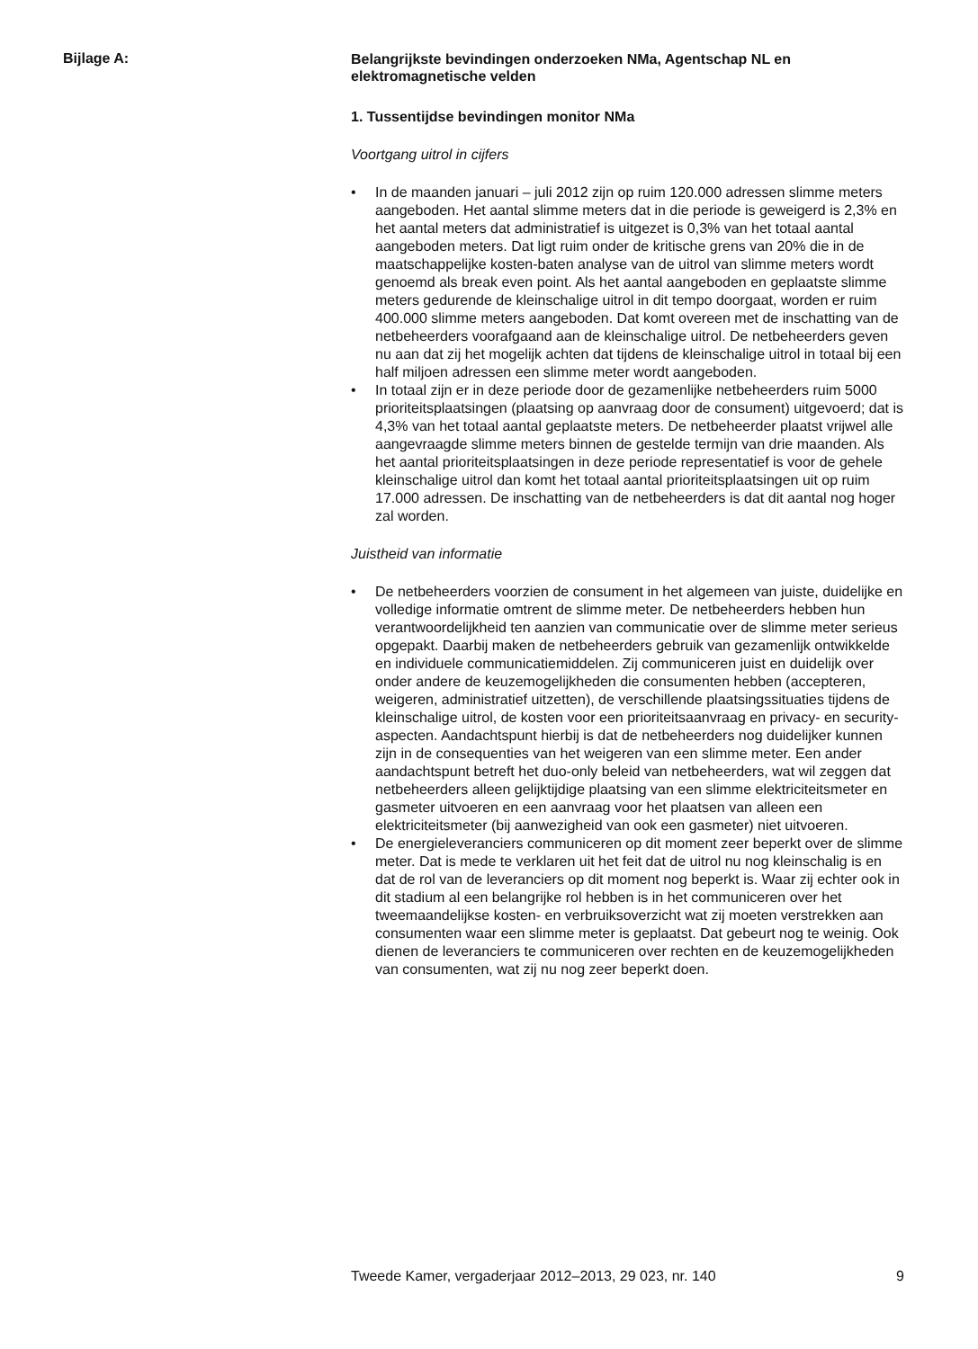Bijlage A:
Belangrijkste bevindingen onderzoeken NMa, Agentschap NL en elektromagnetische velden
1. Tussentijdse bevindingen monitor NMa
Voortgang uitrol in cijfers
• In de maanden januari – juli 2012 zijn op ruim 120.000 adressen slimme meters aangeboden. Het aantal slimme meters dat in die periode is geweigerd is 2,3% en het aantal meters dat administratief is uitgezet is 0,3% van het totaal aantal aangeboden meters. Dat ligt ruim onder de kritische grens van 20% die in de maatschappelijke kosten-baten analyse van de uitrol van slimme meters wordt genoemd als break even point. Als het aantal aangeboden en geplaatste slimme meters gedurende de kleinschalige uitrol in dit tempo doorgaat, worden er ruim 400.000 slimme meters aangeboden. Dat komt overeen met de inschatting van de netbeheerders voorafgaand aan de kleinschalige uitrol. De netbeheerders geven nu aan dat zij het mogelijk achten dat tijdens de kleinschalige uitrol in totaal bij een half miljoen adressen een slimme meter wordt aangeboden.
• In totaal zijn er in deze periode door de gezamenlijke netbeheerders ruim 5000 prioriteitsplaatsingen (plaatsing op aanvraag door de consument) uitgevoerd; dat is 4,3% van het totaal aantal geplaatste meters. De netbeheerder plaatst vrijwel alle aangevraagde slimme meters binnen de gestelde termijn van drie maanden. Als het aantal prioriteitsplaatsingen in deze periode representatief is voor de gehele kleinschalige uitrol dan komt het totaal aantal prioriteitsplaatsingen uit op ruim 17.000 adressen. De inschatting van de netbeheerders is dat dit aantal nog hoger zal worden.
Juistheid van informatie
• De netbeheerders voorzien de consument in het algemeen van juiste, duidelijke en volledige informatie omtrent de slimme meter. De netbeheerders hebben hun verantwoordelijkheid ten aanzien van communicatie over de slimme meter serieus opgepakt. Daarbij maken de netbeheerders gebruik van gezamenlijk ontwikkelde en individuele communicatiemiddelen. Zij communiceren juist en duidelijk over onder andere de keuzemogelijkheden die consumenten hebben (accepteren, weigeren, administratief uitzetten), de verschillende plaatsingssituaties tijdens de kleinschalige uitrol, de kosten voor een prioriteitsaanvraag en privacy- en security-aspecten. Aandachtspunt hierbij is dat de netbeheerders nog duidelijker kunnen zijn in de consequenties van het weigeren van een slimme meter. Een ander aandachtspunt betreft het duo-only beleid van netbeheerders, wat wil zeggen dat netbeheerders alleen gelijktijdige plaatsing van een slimme elektriciteitsmeter en gasmeter uitvoeren en een aanvraag voor het plaatsen van alleen een elektriciteitsmeter (bij aanwezigheid van ook een gasmeter) niet uitvoeren.
• De energieleveranciers communiceren op dit moment zeer beperkt over de slimme meter. Dat is mede te verklaren uit het feit dat de uitrol nu nog kleinschalig is en dat de rol van de leveranciers op dit moment nog beperkt is. Waar zij echter ook in dit stadium al een belangrijke rol hebben is in het communiceren over het tweemaandelijkse kosten- en verbruiksoverzicht wat zij moeten verstrekken aan consumenten waar een slimme meter is geplaatst. Dat gebeurt nog te weinig. Ook dienen de leveranciers te communiceren over rechten en de keuzemogelijkheden van consumenten, wat zij nu nog zeer beperkt doen.
Tweede Kamer, vergaderjaar 2012–2013, 29 023, nr. 140 9